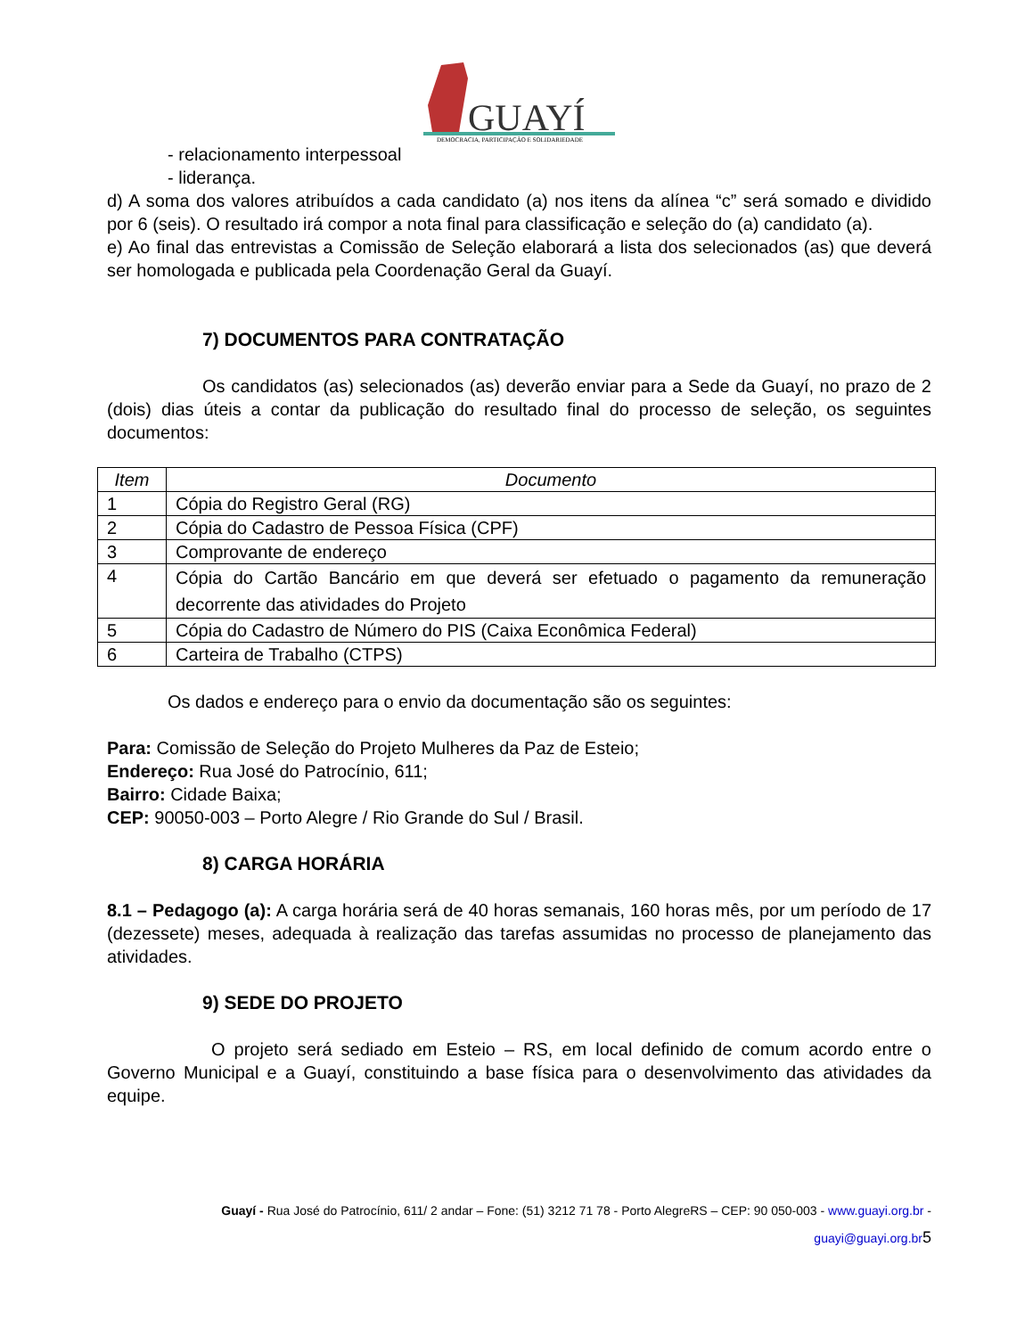GUAYÍ
DEMOCRACIA, PARTICIPAÇÃO E SOLIDARIEDADE
- relacionamento interpessoal
- liderança.
d) A soma dos valores atribuídos a cada candidato (a) nos itens da alínea “c” será somado e dividido por 6 (seis). O resultado irá compor a nota final para classificação e seleção do (a) candidato (a).
e) Ao final das entrevistas a Comissão de Seleção elaborará a lista dos selecionados (as) que deverá ser homologada e publicada pela Coordenação Geral da Guayí.
7) DOCUMENTOS PARA CONTRATAÇÃO
Os candidatos (as) selecionados (as) deverão enviar para a Sede da Guayí, no prazo de 2 (dois) dias úteis a contar da publicação do resultado final do processo de seleção, os seguintes documentos:
| Item | Documento |
| --- | --- |
| 1 | Cópia do Registro Geral (RG) |
| 2 | Cópia do Cadastro de Pessoa Física (CPF) |
| 3 | Comprovante de endereço |
| 4 | Cópia do Cartão Bancário em que deverá ser efetuado o pagamento da remuneração decorrente das atividades do Projeto |
| 5 | Cópia do Cadastro de Número do PIS (Caixa Econômica Federal) |
| 6 | Carteira de Trabalho (CTPS) |
Os dados e endereço para o envio da documentação são os seguintes:
Para: Comissão de Seleção do Projeto Mulheres da Paz de Esteio;
Endereço: Rua José do Patrocínio, 611;
Bairro: Cidade Baixa;
CEP: 90050-003 – Porto Alegre / Rio Grande do Sul / Brasil.
8) CARGA HORÁRIA
8.1 – Pedagogo (a): A carga horária será de 40 horas semanais, 160 horas mês, por um período de 17 (dezessete) meses, adequada à realização das tarefas assumidas no processo de planejamento das atividades.
9) SEDE DO PROJETO
O projeto será sediado em Esteio – RS, em local definido de comum acordo entre o Governo Municipal e a Guayí, constituindo a base física para o desenvolvimento das atividades da equipe.
Guayí - Rua José do Patrocínio, 611/ 2 andar – Fone: (51) 3212 71 78 - Porto AlegreRS – CEP: 90 050-003 - www.guayi.org.br -
guayi@guayi.org.br 5